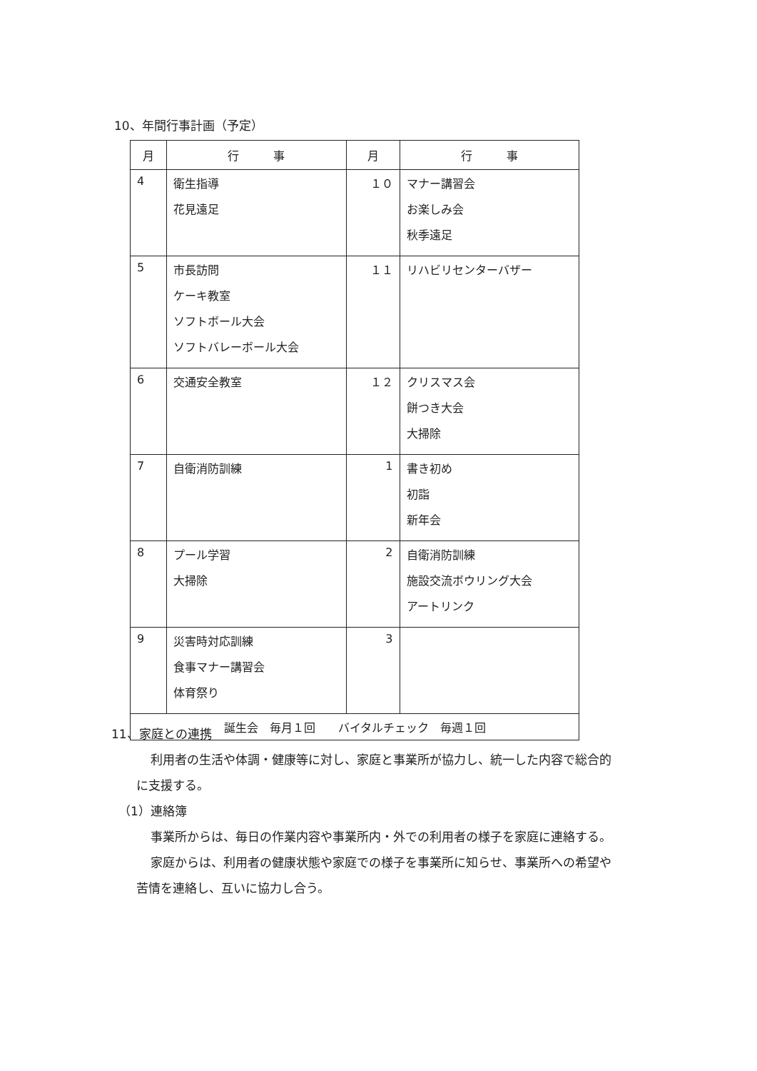10、年間行事計画（予定）
| 月 | 行 事 | 月 | 行 事 |
| --- | --- | --- | --- |
| 4 | 衛生指導 花見遠足 | １０ | マナー講習会 お楽しみ会 秋季遠足 |
| 5 | 市長訪問 ケーキ教室 ソフトボール大会 ソフトバレーボール大会 | １１ | リハビリセンターバザー |
| 6 | 交通安全教室 | １２ | クリスマス会 餅つき大会 大掃除 |
| 7 | 自衛消防訓練 | 1 | 書き初め 初詣 新年会 |
| 8 | プール学習 大掃除 | 2 | 自衛消防訓練 施設交流ボウリング大会 アートリンク |
| 9 | 災害時対応訓練 食事マナー講習会 体育祭り | 3 | |
| 誕生会 毎月１回 バイタルチェック 毎週１回 | | | |
11、家庭との連携
利用者の生活や体調・健康等に対し、家庭と事業所が協力し、統一した内容で総合的
に支援する。
（1）連絡簿
事業所からは、毎日の作業内容や事業所内・外での利用者の様子を家庭に連絡する。
家庭からは、利用者の健康状態や家庭での様子を事業所に知らせ、事業所への希望や
苦情を連絡し、互いに協力し合う。